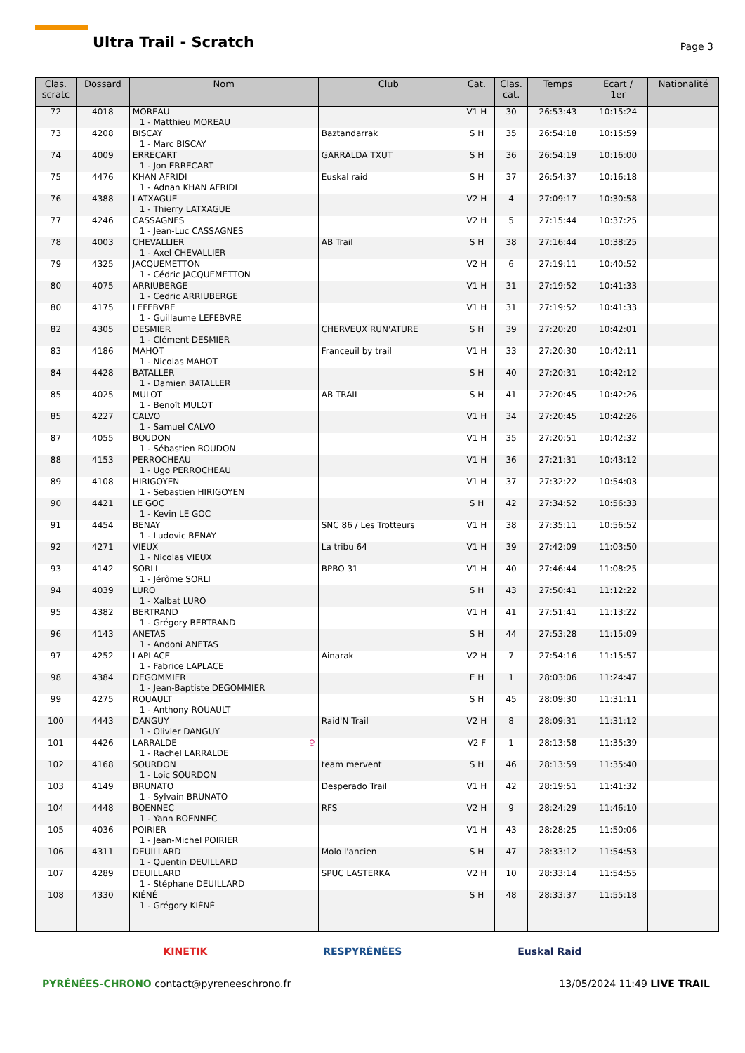Ultra Trail - Scratch Page 3
| Clas. scratc | Dossard | Nom | Club | Cat. | Clas. cat. | Temps | Ecart / 1er | Nationalité |
| --- | --- | --- | --- | --- | --- | --- | --- | --- |
| 72 | 4018 | MOREAU 1 - Matthieu MOREAU | | V1 H | 30 | 26:53:43 | 10:15:24 | |
| 73 | 4208 | BISCAY 1 - Marc BISCAY | Baztandarrak | S H | 35 | 26:54:18 | 10:15:59 | |
| 74 | 4009 | ERRECART 1 - Jon ERRECART | GARRALDA TXUT | S H | 36 | 26:54:19 | 10:16:00 | |
| 75 | 4476 | KHAN AFRIDI 1 - Adnan KHAN AFRIDI | Euskal raid | S H | 37 | 26:54:37 | 10:16:18 | |
| 76 | 4388 | LATXAGUE 1 - Thierry LATXAGUE | | V2 H | 4 | 27:09:17 | 10:30:58 | |
| 77 | 4246 | CASSAGNES 1 - Jean-Luc CASSAGNES | | V2 H | 5 | 27:15:44 | 10:37:25 | |
| 78 | 4003 | CHEVALLIER 1 - Axel CHEVALLIER | AB Trail | S H | 38 | 27:16:44 | 10:38:25 | |
| 79 | 4325 | JACQUEMETTON 1 - Cédric JACQUEMETTON | | V2 H | 6 | 27:19:11 | 10:40:52 | |
| 80 | 4075 | ARRIUBERGE 1 - Cedric ARRIUBERGE | | V1 H | 31 | 27:19:52 | 10:41:33 | |
| 80 | 4175 | LEFEBVRE 1 - Guillaume LEFEBVRE | | V1 H | 31 | 27:19:52 | 10:41:33 | |
| 82 | 4305 | DESMIER 1 - Clément DESMIER | CHERVEUX RUN'ATURE | S H | 39 | 27:20:20 | 10:42:01 | |
| 83 | 4186 | MAHOT 1 - Nicolas MAHOT | Franceuil by trail | V1 H | 33 | 27:20:30 | 10:42:11 | |
| 84 | 4428 | BATALLER 1 - Damien BATALLER | | S H | 40 | 27:20:31 | 10:42:12 | |
| 85 | 4025 | MULOT 1 - Benoît MULOT | AB TRAIL | S H | 41 | 27:20:45 | 10:42:26 | |
| 85 | 4227 | CALVO 1 - Samuel CALVO | | V1 H | 34 | 27:20:45 | 10:42:26 | |
| 87 | 4055 | BOUDON 1 - Sébastien BOUDON | | V1 H | 35 | 27:20:51 | 10:42:32 | |
| 88 | 4153 | PERROCHEAU 1 - Ugo PERROCHEAU | | V1 H | 36 | 27:21:31 | 10:43:12 | |
| 89 | 4108 | HIRIGOYEN 1 - Sebastien HIRIGOYEN | | V1 H | 37 | 27:32:22 | 10:54:03 | |
| 90 | 4421 | LE GOC 1 - Kevin LE GOC | | S H | 42 | 27:34:52 | 10:56:33 | |
| 91 | 4454 | BENAY 1 - Ludovic BENAY | SNC 86 / Les Trotteurs | V1 H | 38 | 27:35:11 | 10:56:52 | |
| 92 | 4271 | VIEUX 1 - Nicolas VIEUX | La tribu 64 | V1 H | 39 | 27:42:09 | 11:03:50 | |
| 93 | 4142 | SORLI 1 - Jérôme SORLI | BPBO 31 | V1 H | 40 | 27:46:44 | 11:08:25 | |
| 94 | 4039 | LURO 1 - Xalbat LURO | | S H | 43 | 27:50:41 | 11:12:22 | |
| 95 | 4382 | BERTRAND 1 - Grégory BERTRAND | | V1 H | 41 | 27:51:41 | 11:13:22 | |
| 96 | 4143 | ANETAS 1 - Andoni ANETAS | | S H | 44 | 27:53:28 | 11:15:09 | |
| 97 | 4252 | LAPLACE 1 - Fabrice LAPLACE | Ainarak | V2 H | 7 | 27:54:16 | 11:15:57 | |
| 98 | 4384 | DEGOMMIER 1 - Jean-Baptiste DEGOMMIER | | E H | 1 | 28:03:06 | 11:24:47 | |
| 99 | 4275 | ROUAULT 1 - Anthony ROUAULT | | S H | 45 | 28:09:30 | 11:31:11 | |
| 100 | 4443 | DANGUY 1 - Olivier DANGUY | Raid'N Trail | V2 H | 8 | 28:09:31 | 11:31:12 | |
| 101 | 4426 | LARRALDE ♀ 1 - Rachel LARRALDE | | V2 F | 1 | 28:13:58 | 11:35:39 | |
| 102 | 4168 | SOURDON 1 - Loic SOURDON | team mervent | S H | 46 | 28:13:59 | 11:35:40 | |
| 103 | 4149 | BRUNATO 1 - Sylvain BRUNATO | Desperado Trail | V1 H | 42 | 28:19:51 | 11:41:32 | |
| 104 | 4448 | BOENNEC 1 - Yann BOENNEC | RFS | V2 H | 9 | 28:24:29 | 11:46:10 | |
| 105 | 4036 | POIRIER 1 - Jean-Michel POIRIER | | V1 H | 43 | 28:28:25 | 11:50:06 | |
| 106 | 4311 | DEUILLARD 1 - Quentin DEUILLARD | Molo l'ancien | S H | 47 | 28:33:12 | 11:54:53 | |
| 107 | 4289 | DEUILLARD 1 - Stéphane DEUILLARD | SPUC LASTERKA | V2 H | 10 | 28:33:14 | 11:54:55 | |
| 108 | 4330 | KIÉNÉ 1 - Grégory KIÉNÉ | | S H | 48 | 28:33:37 | 11:55:18 | |
KINETIK RESPYRÉNÉES Euskal Raid
PYRÉNÉES-CHRONO contact@pyreneeschrono.fr 13/05/2024 11:49 LIVE TRAIL